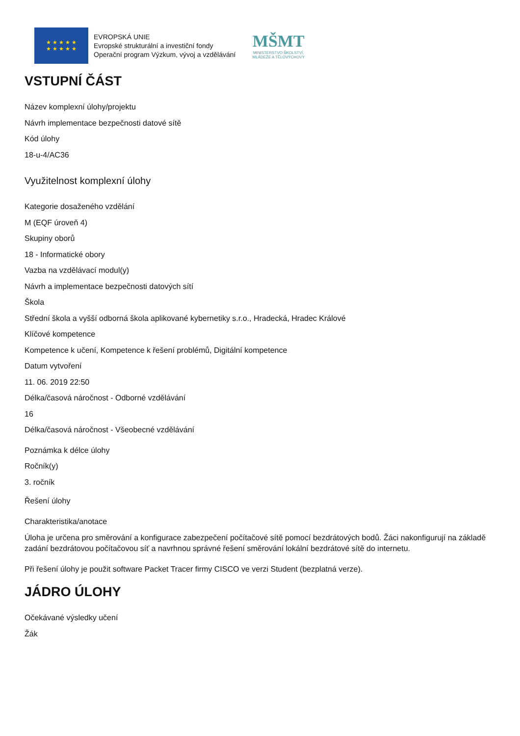★ ★ ★ ★ ★
★ ★ ★ ★ ★
EVROPSKÁ UNIE
Evropské strukturální a investiční fondy
Operační program Výzkum, vývoj a vzdělávání
MŠMT
MINISTERSTVO ŠKOLSTVÍ,
MLÁDEŽE A TĚLOVÝCHOVY
VSTUPNÍ ČÁST
Název komplexní úlohy/projektu
Návrh implementace bezpečnosti datové sítě
Kód úlohy
18-u-4/AC36
Využitelnost komplexní úlohy
Kategorie dosaženého vzdělání
M (EQF úroveň 4)
Skupiny oborů
18 - Informatické obory
Vazba na vzdělávací modul(y)
Návrh a implementace bezpečnosti datových sítí
Škola
Střední škola a vyšší odborná škola aplikované kybernetiky s.r.o., Hradecká, Hradec Králové
Klíčové kompetence
Kompetence k učení, Kompetence k řešení problémů, Digitální kompetence
Datum vytvoření
11. 06. 2019 22:50
Délka/časová náročnost - Odborné vzdělávání
16
Délka/časová náročnost - Všeobecné vzdělávání
Poznámka k délce úlohy
Ročník(y)
3. ročník
Řešení úlohy
Charakteristika/anotace
Úloha je určena pro směrování a konfigurace zabezpečení počítačové sítě pomocí bezdrátových bodů. Žáci nakonfigurují na základě zadání bezdrátovou počítačovou síť a navrhnou správné řešení směrování lokální bezdrátové sítě do internetu.
Při řešení úlohy je použit software Packet Tracer firmy CISCO ve verzi Student (bezplatná verze).
JÁDRO ÚLOHY
Očekávané výsledky učení
Žák